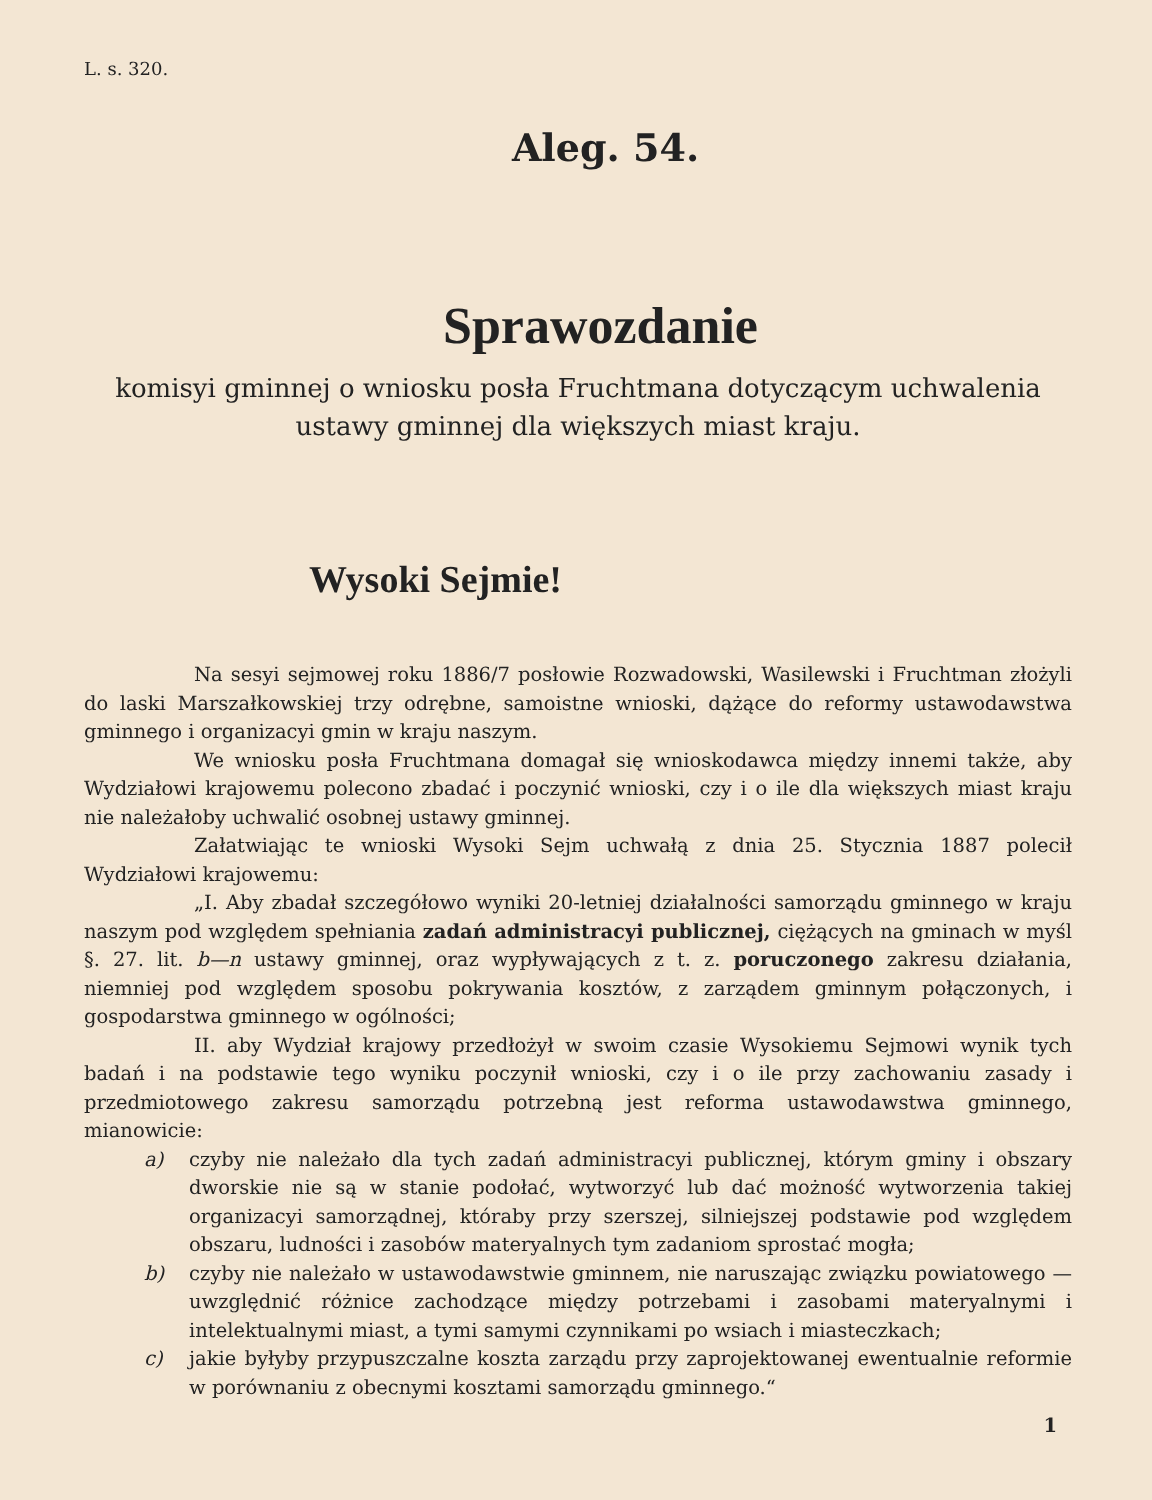L. s. 320.
Aleg. 54.
Sprawozdanie
komisyi gminnej o wniosku posła Fruchtmana dotyczącym uchwalenia
ustawy gminnej dla większych miast kraju.
Wysoki Sejmie!
Na sesyi sejmowej roku 1886/7 posłowie Rozwadowski, Wasilewski i Fruchtman złożyli do laski Marszałkowskiej trzy odrębne, samoistne wnioski, dążące do reformy ustawodawstwa gminnego i organizacyi gmin w kraju naszym.
We wniosku posła Fruchtmana domagał się wnioskodawca między innemi także, aby Wydziałowi krajowemu polecono zbadać i poczynić wnioski, czy i o ile dla większych miast kraju nie należałoby uchwalić osobnej ustawy gminnej.
Załatwiając te wnioski Wysoki Sejm uchwałą z dnia 25. Stycznia 1887 polecił Wydziałowi krajowemu:
„I. Aby zbadał szczegółowo wyniki 20-letniej działalności samorządu gminnego w kraju naszym pod względem spełniania zadań administracyi publicznej, ciężących na gminach w myśl §. 27. lit. b—n ustawy gminnej, oraz wypływających z t. z. poruczonego zakresu działania, niemniej pod względem sposobu pokrywania kosztów, z zarządem gminnym połączonych, i gospodarstwa gminnego w ogólności;
II. aby Wydział krajowy przedłożył w swoim czasie Wysokiemu Sejmowi wynik tych badań i na podstawie tego wyniku poczynił wnioski, czy i o ile przy zachowaniu zasady i przedmiotowego zakresu samorządu potrzebną jest reforma ustawodawstwa gminnego, mianowicie:
a) czyby nie należało dla tych zadań administracyi publicznej, którym gminy i obszary dworskie nie są w stanie podołać, wytworzyć lub dać możność wytworzenia takiej organizacyi samorządnej, któraby przy szerszej, silniejszej podstawie pod względem obszaru, ludności i zasobów materyalnych tym zadaniom sprostać mogła;
b) czyby nie należało w ustawodawstwie gminnem, nie naruszając związku powiatowego — uwzględnić różnice zachodzące między potrzebami i zasobami materyalnymi i intelektualnymi miast, a tymi samymi czynnikami po wsiach i miasteczkach;
c) jakie byłyby przypuszczalne koszta zarządu przy zaprojektowanej ewentualnie reformie w porównaniu z obecnymi kosztami samorządu gminnego.“
1